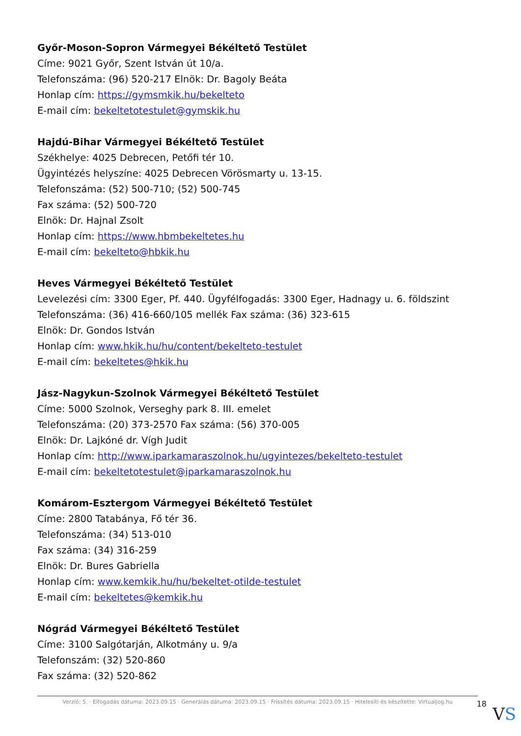Győr-Moson-Sopron Vármegyei Békéltető Testület
Címe: 9021 Győr, Szent István út 10/a.
Telefonszáma: (96) 520-217 Elnök: Dr. Bagoly Beáta
Honlap cím: https://gymsmkik.hu/bekelteto
E-mail cím: bekeltetotestulet@gymskik.hu
Hajdú-Bihar Vármegyei Békéltető Testület
Székhelye: 4025 Debrecen, Petőfi tér 10.
Ügyintézés helyszíne: 4025 Debrecen Vörösmarty u. 13-15.
Telefonszáma: (52) 500-710; (52) 500-745
Fax száma: (52) 500-720
Elnök: Dr. Hajnal Zsolt
Honlap cím: https://www.hbmbekeltetes.hu
E-mail cím: bekelteto@hbkik.hu
Heves Vármegyei Békéltető Testület
Levelezési cím: 3300 Eger, Pf. 440. Ügyfélfogadás: 3300 Eger, Hadnagy u. 6. földszint
Telefonszáma: (36) 416-660/105 mellék Fax száma: (36) 323-615
Elnök: Dr. Gondos István
Honlap cím: www.hkik.hu/hu/content/bekelteto-testulet
E-mail cím: bekeltetes@hkik.hu
Jász-Nagykun-Szolnok Vármegyei Békéltető Testület
Címe: 5000 Szolnok, Verseghy park 8. III. emelet
Telefonszáma: (20) 373-2570 Fax száma: (56) 370-005
Elnök: Dr. Lajkóné dr. Vígh Judit
Honlap cím: http://www.iparkamaraszolnok.hu/ugyintezes/bekelteto-testulet
E-mail cím: bekeltetotestulet@iparkamaraszolnok.hu
Komárom-Esztergom Vármegyei Békéltető Testület
Címe: 2800 Tatabánya, Fő tér 36.
Telefonszáma: (34) 513-010
Fax száma: (34) 316-259
Elnök: Dr. Bures Gabriella
Honlap cím: www.kemkik.hu/hu/bekeltet-otilde-testulet
E-mail cím: bekeltetes@kemkik.hu
Nógrád Vármegyei Békéltető Testület
Címe: 3100 Salgótarján, Alkotmány u. 9/a
Telefonszám: (32) 520-860
Fax száma: (32) 520-862
Verzió: 5. · Elfogadás dátuma: 2023.09.15 · Generálás dátuma: 2023.09.15 · Frissítés dátuma: 2023.09.15 · Hitelesíti és készítette: Virtualjog.hu
18
VS